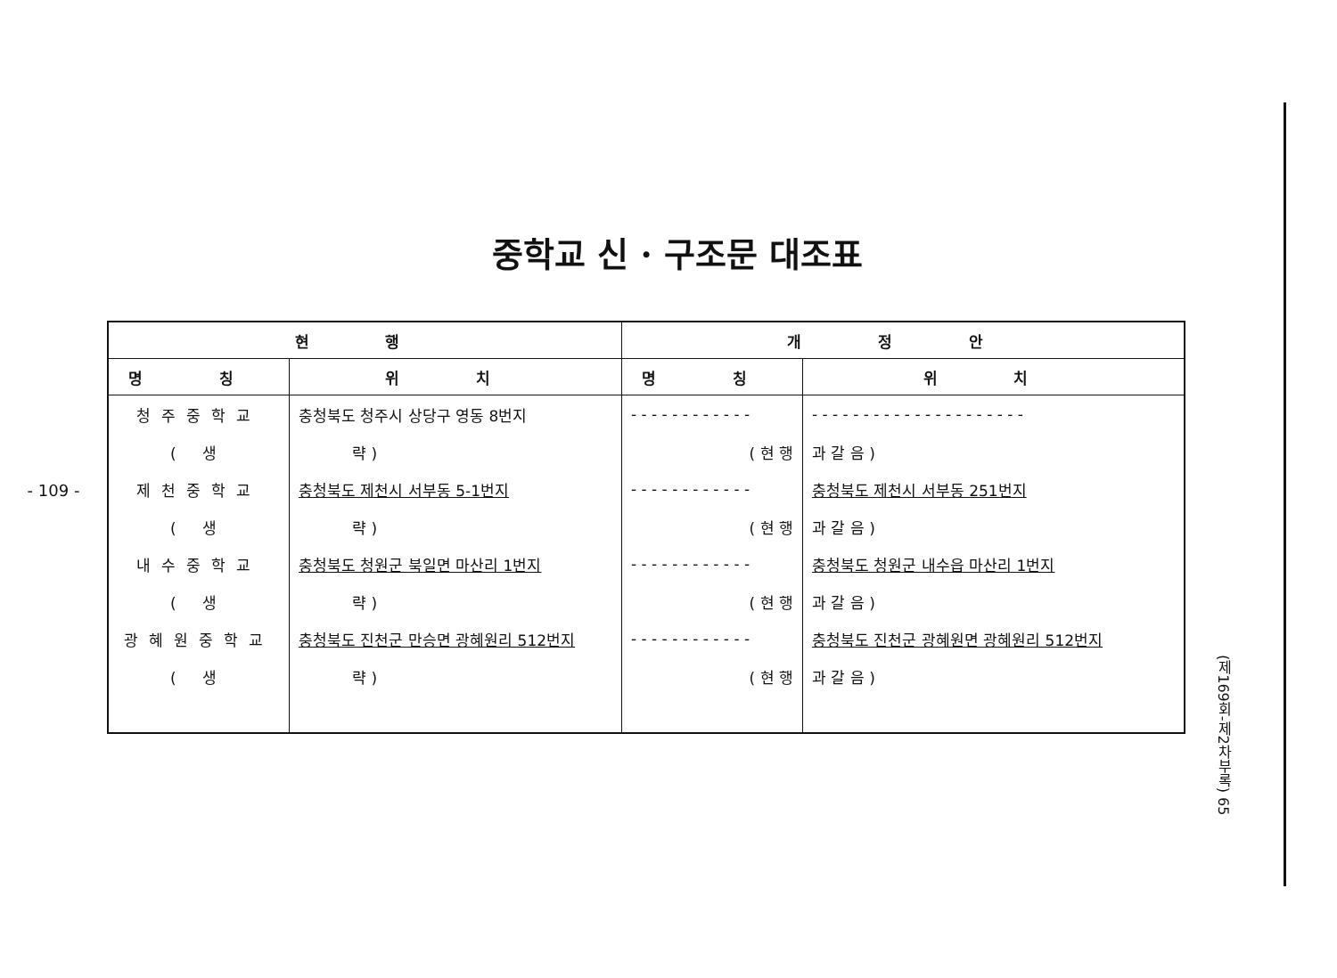- 109 -
중학교 신 · 구조문 대조표
| 현 행 | | 개 정 안 | |
| --- | --- | --- | --- |
| 명 칭 | 위 치 | 명 칭 | 위 치 |
| 청주중학교 | 충청북도 청주시 상당구 영동 8번지 | - - - - - - - - - - - - | - - - - - - - - - - - - - - - - - - - - - |
| ( 생 | 략 ) | ( 현 행 | 과 갈 음 ) |
| 제천중학교 | 충청북도 제천시 서부동 5-1번지 | - - - - - - - - - - - - | 충청북도 제천시 서부동 251번지 |
| ( 생 | 략 ) | ( 현 행 | 과 갈 음 ) |
| 내수중학교 | 충청북도 청원군 북일면 마산리 1번지 | - - - - - - - - - - - - | 충청북도 청원군 내수읍 마산리 1번지 |
| ( 생 | 략 ) | ( 현 행 | 과 갈 음 ) |
| 광혜원중학교 | 충청북도 진천군 만승면 광혜원리 512번지 | - - - - - - - - - - - - | 충청북도 진천군 광혜원면 광혜원리 512번지 |
| ( 생 | 략 ) | ( 현 행 | 과 갈 음 ) |
(제169회-제2차부록) 65